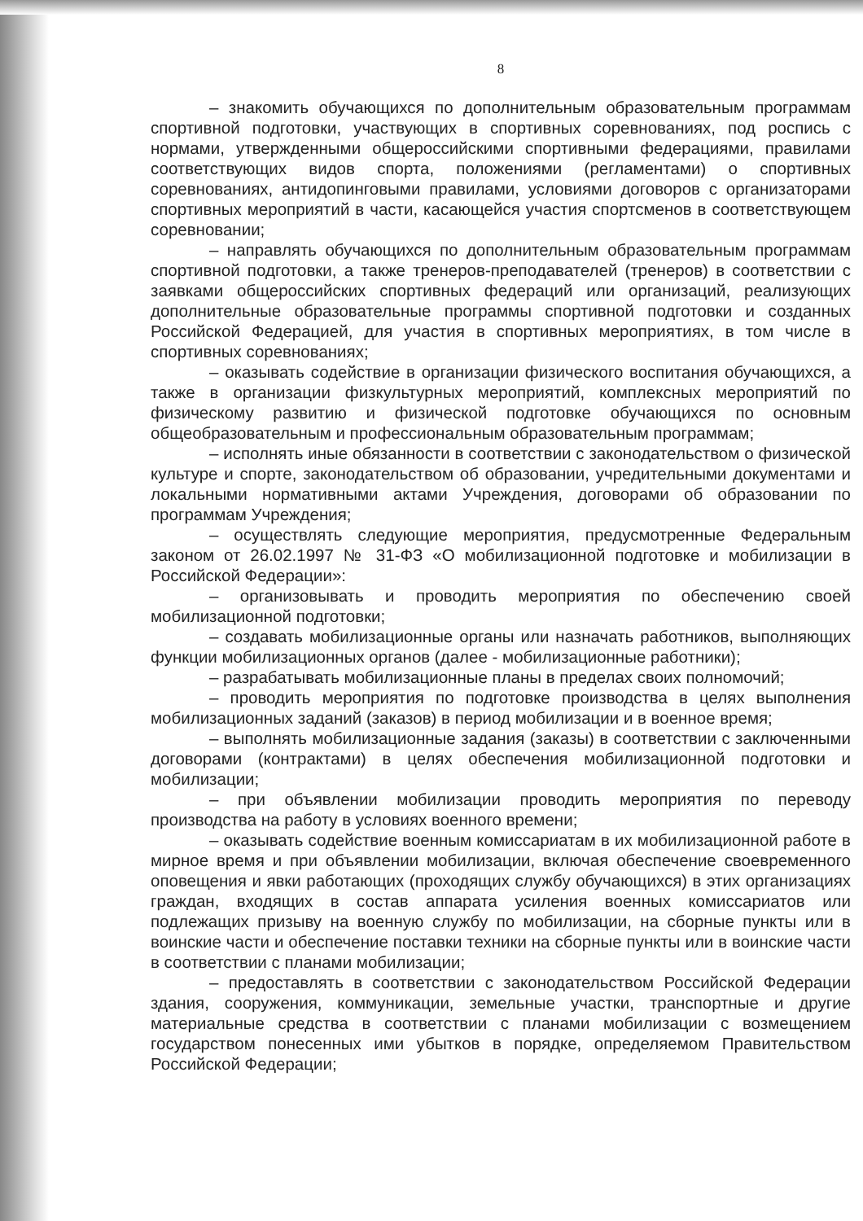8
– знакомить обучающихся по дополнительным образовательным программам спортивной подготовки, участвующих в спортивных соревнованиях, под роспись с нормами, утвержденными общероссийскими спортивными федерациями, правилами соответствующих видов спорта, положениями (регламентами) о спортивных соревнованиях, антидопинговыми правилами, условиями договоров с организаторами спортивных мероприятий в части, касающейся участия спортсменов в соответствующем соревновании;
– направлять обучающихся по дополнительным образовательным программам спортивной подготовки, а также тренеров-преподавателей (тренеров) в соответствии с заявками общероссийских спортивных федераций или организаций, реализующих дополнительные образовательные программы спортивной подготовки и созданных Российской Федерацией, для участия в спортивных мероприятиях, в том числе в спортивных соревнованиях;
– оказывать содействие в организации физического воспитания обучающихся, а также в организации физкультурных мероприятий, комплексных мероприятий по физическому развитию и физической подготовке обучающихся по основным общеобразовательным и профессиональным образовательным программам;
– исполнять иные обязанности в соответствии с законодательством о физической культуре и спорте, законодательством об образовании, учредительными документами и локальными нормативными актами Учреждения, договорами об образовании по программам Учреждения;
– осуществлять следующие мероприятия, предусмотренные Федеральным законом от 26.02.1997 № 31-ФЗ «О мобилизационной подготовке и мобилизации в Российской Федерации»:
– организовывать и проводить мероприятия по обеспечению своей мобилизационной подготовки;
– создавать мобилизационные органы или назначать работников, выполняющих функции мобилизационных органов (далее - мобилизационные работники);
– разрабатывать мобилизационные планы в пределах своих полномочий;
– проводить мероприятия по подготовке производства в целях выполнения мобилизационных заданий (заказов) в период мобилизации и в военное время;
– выполнять мобилизационные задания (заказы) в соответствии с заключенными договорами (контрактами) в целях обеспечения мобилизационной подготовки и мобилизации;
– при объявлении мобилизации проводить мероприятия по переводу производства на работу в условиях военного времени;
– оказывать содействие военным комиссариатам в их мобилизационной работе в мирное время и при объявлении мобилизации, включая обеспечение своевременного оповещения и явки работающих (проходящих службу обучающихся) в этих организациях граждан, входящих в состав аппарата усиления военных комиссариатов или подлежащих призыву на военную службу по мобилизации, на сборные пункты или в воинские части и обеспечение поставки техники на сборные пункты или в воинские части в соответствии с планами мобилизации;
– предоставлять в соответствии с законодательством Российской Федерации здания, сооружения, коммуникации, земельные участки, транспортные и другие материальные средства в соответствии с планами мобилизации с возмещением государством понесенных ими убытков в порядке, определяемом Правительством Российской Федерации;